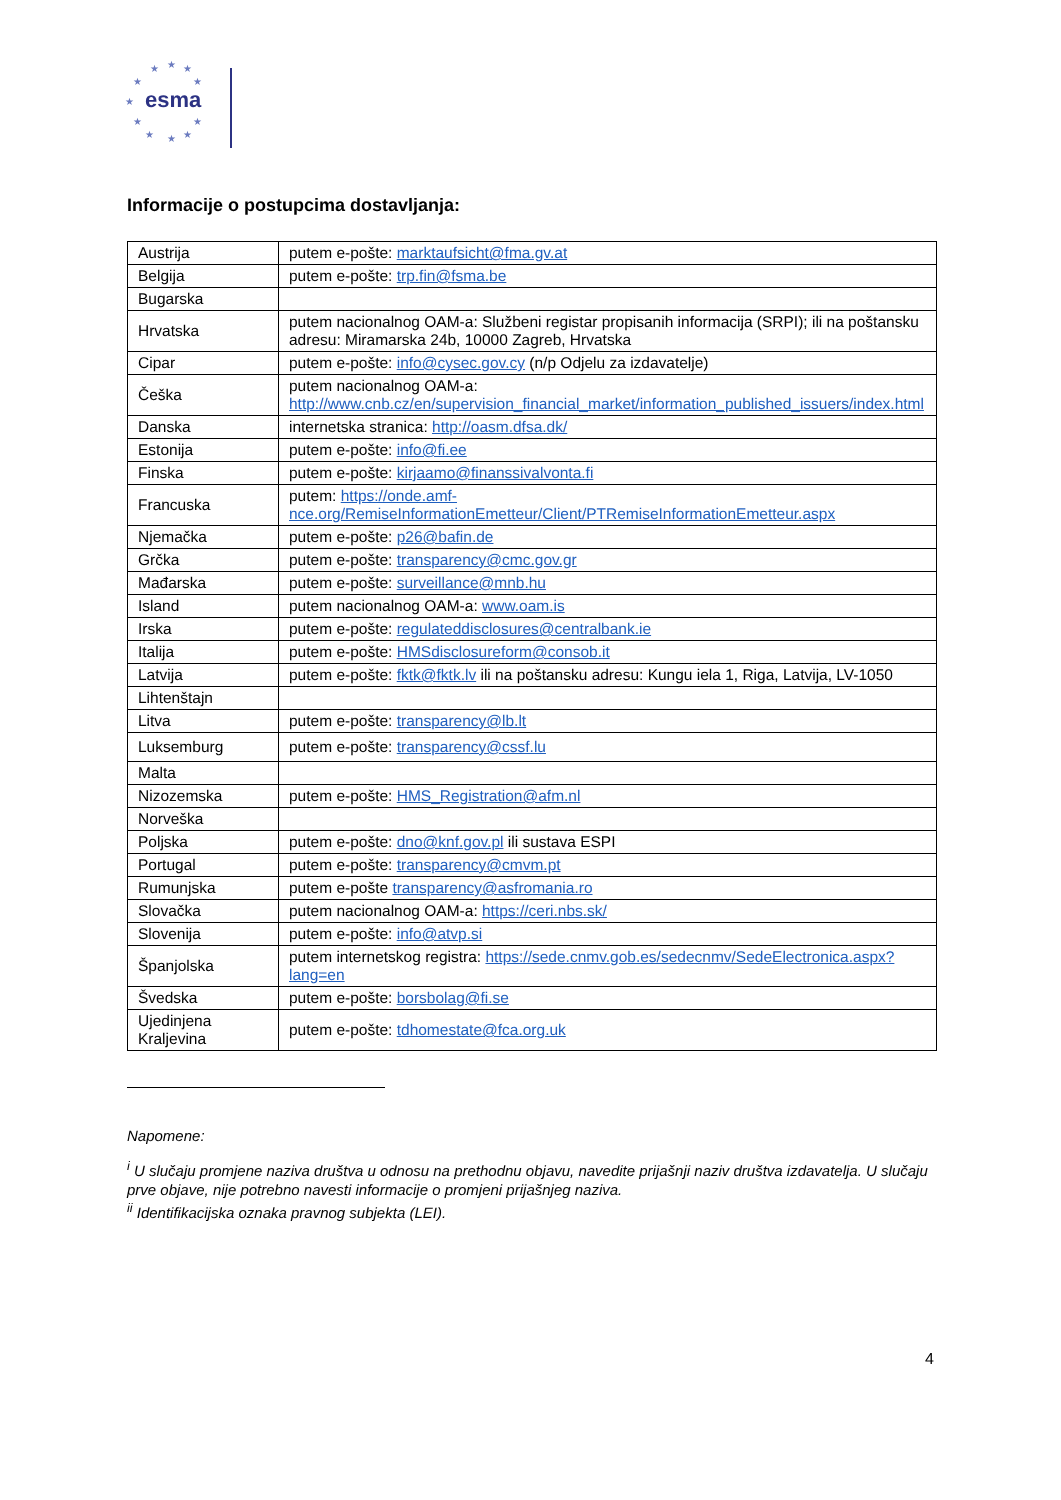★
★
★
★
★
★
★
★
★
★
★
esma
Informacije o postupcima dostavljanja:
| Austrija | putem e-pošte: marktaufsicht@fma.gv.at |
| Belgija | putem e-pošte: trp.fin@fsma.be |
| Bugarska | |
| Hrvatska | putem nacionalnog OAM-a: Službeni registar propisanih informacija (SRPI); ili na poštansku adresu: Miramarska 24b, 10000 Zagreb, Hrvatska |
| Cipar | putem e-pošte: info@cysec.gov.cy (n/p Odjelu za izdavatelje) |
| Češka | putem nacionalnog OAM-a: http://www.cnb.cz/en/supervision_financial_market/information_published_issuers/index.html |
| Danska | internetska stranica: http://oasm.dfsa.dk/ |
| Estonija | putem e-pošte: info@fi.ee |
| Finska | putem e-pošte: kirjaamo@finanssivalvonta.fi |
| Francuska | putem: https://onde.amf-nce.org/RemiseInformationEmetteur/Client/PTRemiseInformationEmetteur.aspx |
| Njemačka | putem e-pošte: p26@bafin.de |
| Grčka | putem e-pošte: transparency@cmc.gov.gr |
| Mađarska | putem e-pošte: surveillance@mnb.hu |
| Island | putem nacionalnog OAM-a: www.oam.is |
| Irska | putem e-pošte: regulateddisclosures@centralbank.ie |
| Italija | putem e-pošte: HMSdisclosureform@consob.it |
| Latvija | putem e-pošte: fktk@fktk.lv ili na poštansku adresu: Kungu iela 1, Riga, Latvija, LV-1050 |
| Lihtenštajn | |
| Litva | putem e-pošte: transparency@lb.lt |
| Luksemburg | putem e-pošte: transparency@cssf.lu |
| Malta | |
| Nizozemska | putem e-pošte: HMS_Registration@afm.nl |
| Norveška | |
| Poljska | putem e-pošte: dno@knf.gov.pl ili sustava ESPI |
| Portugal | putem e-pošte: transparency@cmvm.pt |
| Rumunjska | putem e-pošte transparency@asfromania.ro |
| Slovačka | putem nacionalnog OAM-a: https://ceri.nbs.sk/ |
| Slovenija | putem e-pošte: info@atvp.si |
| Španjolska | putem internetskog registra: https://sede.cnmv.gob.es/sedecnmv/SedeElectronica.aspx?lang=en |
| Švedska | putem e-pošte: borsbolag@fi.se |
| Ujedinjena Kraljevina | putem e-pošte: tdhomestate@fca.org.uk |
Napomene:
<sup>i</sup> U slučaju promjene naziva društva u odnosu na prethodnu objavu, navedite prijašnji naziv društva izdavatelja. U slučaju prve objave, nije potrebno navesti informacije o promjeni prijašnjeg naziva.
<sup>ii</sup> Identifikacijska oznaka pravnog subjekta (LEI).
4